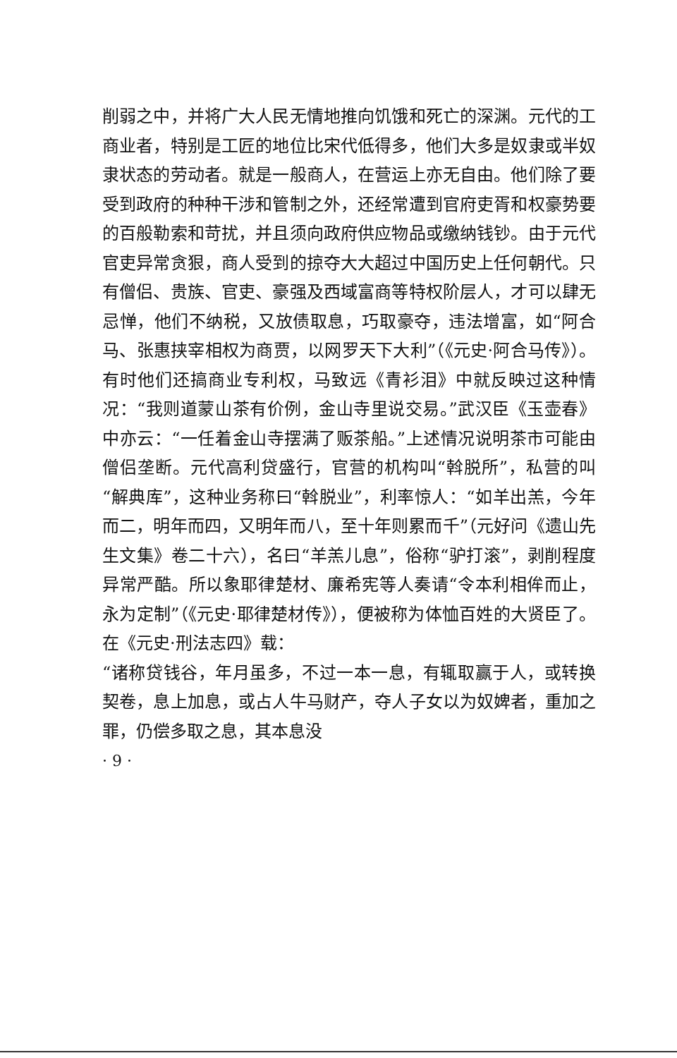削弱之中，并将广大人民无情地推向饥饿和死亡的深渊。元代的工商业者，特别是工匠的地位比宋代低得多，他们大多是奴隶或半奴隶状态的劳动者。就是一般商人，在营运上亦无自由。他们除了要受到政府的种种干涉和管制之外，还经常遭到官府吏胥和权豪势要的百般勒索和苛扰，并且须向政府供应物品或缴纳钱钞。由于元代官吏异常贪狠，商人受到的掠夺大大超过中国历史上任何朝代。只有僧侣、贵族、官吏、豪强及西域富商等特权阶层人，才可以肆无忌惮，他们不纳税，又放债取息，巧取豪夺，违法增富，如“阿合马、张惠挟宰相权为商贾，以网罗天下大利”（《元史·阿合马传》）。有时他们还搞商业专利权，马致远《青衫泪》中就反映过这种情况：“我则道蒙山茶有价例，金山寺里说交易。”武汉臣《玉壶春》中亦云：“一任着金山寺摆满了贩茶船。”上述情况说明茶市可能由僧侣垄断。元代高利贷盛行，官营的机构叫“斡脱所”，私营的叫“解典库”，这种业务称曰“斡脱业”，利率惊人：“如羊出羔，今年而二，明年而四，又明年而八，至十年则累而千”（元好问《遗山先生文集》卷二十六），名曰“羊羔儿息”，俗称“驴打滚”，剥削程度异常严酷。所以象耶律楚材、廉希宪等人奏请“令本利相侔而止，永为定制”（《元史·耶律楚材传》），便被称为体恤百姓的大贤臣了。在《元史·刑法志四》载：
“诸称贷钱谷，年月虽多，不过一本一息，有辄取赢于人，或转换契卷，息上加息，或占人牛马财产，夺人子女以为奴婢者，重加之罪，仍偿多取之息，其本息没
· 9 ·